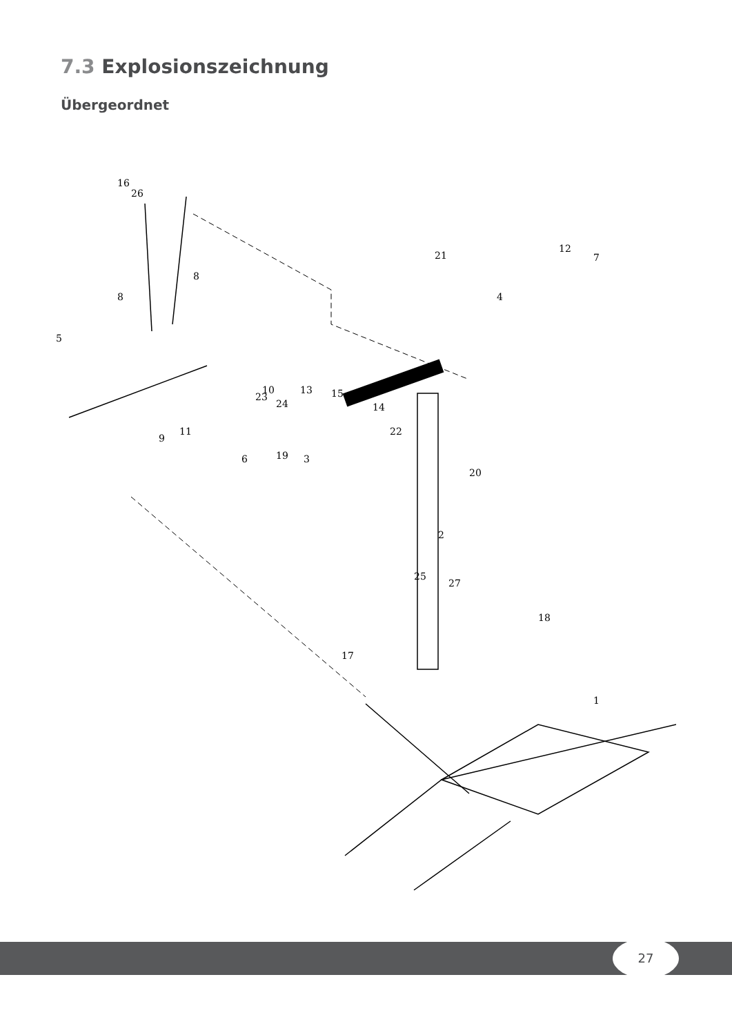7.3 Explosionszeichnung
Übergeordnet
16
26
8
8
5
11
9
6
3
7
12
21
4
2
1
17
18
13
15
14
22
19
20
10
23
24
25
27
27